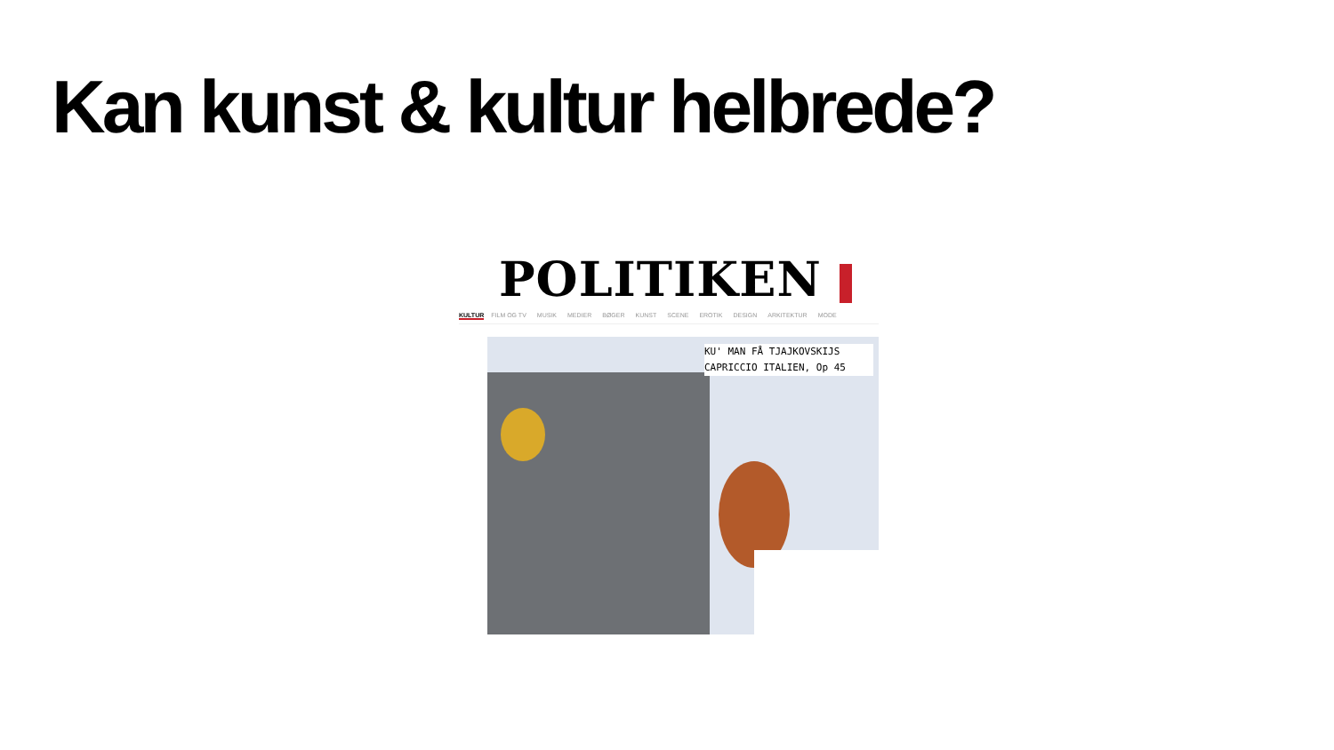Kan kunst & kultur helbrede?
POLITIKEN
KULTUR FILM OG TV MUSIK MEDIER BØGER KUNST SCENE EROTIK DESIGN ARKITEKTUR MODE
KU' MAN FÅ TJAJKOVSKIJS CAPRICCIO ITALIEN, Op 45